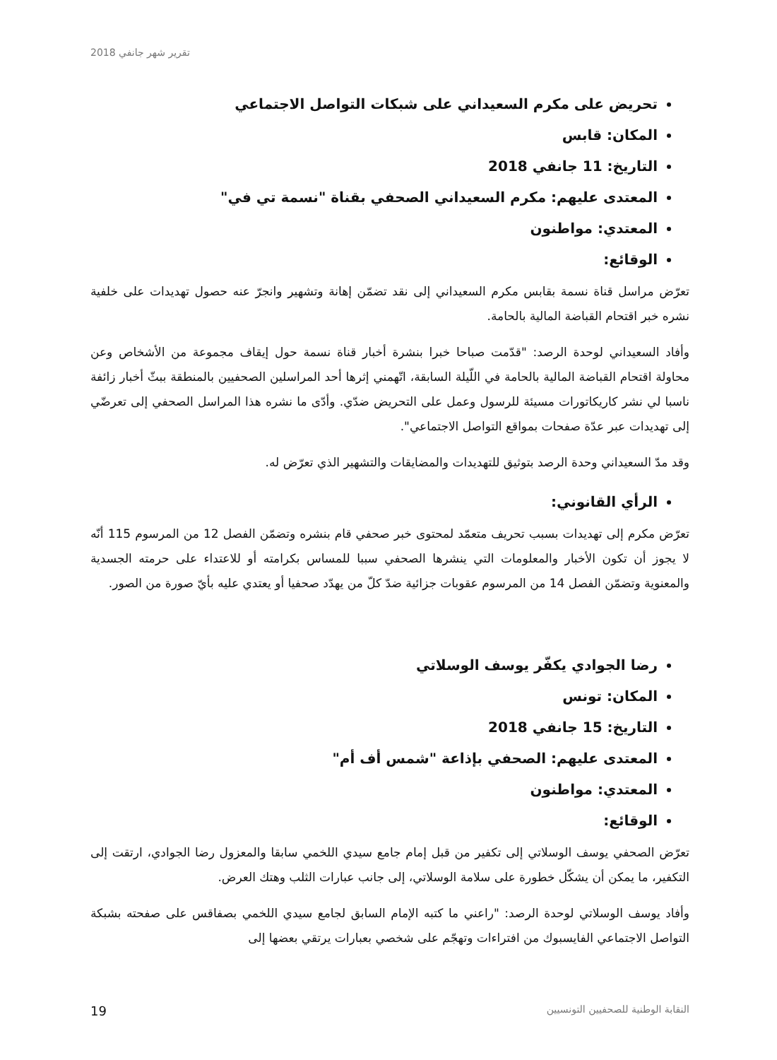تقرير شهر جانفي 2018
تحريض على مكرم السعيداني على شبكات التواصل الاجتماعي
المكان: قابس
التاريخ: 11 جانفي 2018
المعتدى عليهم: مكرم السعيداني الصحفي بقناة "نسمة تي في"
المعتدي: مواطنون
الوقائع:
تعرّض مراسل قناة نسمة بقابس مكرم السعيداني إلى نقد تضمّن إهانة وتشهير وانجرّ عنه حصول تهديدات على خلفية نشره خبر اقتحام القباضة المالية بالحامة.
وأفاد السعيداني لوحدة الرصد: "قدّمت صباحا خبرا بنشرة أخبار قناة نسمة حول إيقاف مجموعة من الأشخاص وعن محاولة اقتحام القباضة المالية بالحامة في اللّيلة السابقة، اتّهمني إثرها أحد المراسلين الصحفيين بالمنطقة ببثّ أخبار زائفة ناسبا لي نشر كاريكاتورات مسيئة للرسول وعمل على التحريض ضدّي. وأدّى ما نشره هذا المراسل الصحفي إلى تعرضّي إلى تهديدات عبر عدّة صفحات بمواقع التواصل الاجتماعي".
وقد مدّ السعيداني وحدة الرصد بتوثيق للتهديدات والمضايقات والتشهير الذي تعرّض له.
الرأي القانوني:
تعرّض مكرم إلى تهديدات بسبب تحريف متعمّد لمحتوى خبر صحفي قام بنشره وتضمّن الفصل 12 من المرسوم 115 أنّه لا يجوز أن تكون الأخبار والمعلومات التي ينشرها الصحفي سببا للمساس بكرامته أو للاعتداء على حرمته الجسدية والمعنوية وتضمّن الفصل 14 من المرسوم عقوبات جزائية ضدّ كلّ من يهدّد صحفيا أو يعتدي عليه بأيّ صورة من الصور.
رضا الجوادي يكفّر يوسف الوسلاتي
المكان: تونس
التاريخ: 15 جانفي 2018
المعتدى عليهم: الصحفي بإذاعة "شمس أف أم"
المعتدي: مواطنون
الوقائع:
تعرّض الصحفي يوسف الوسلاتي إلى تكفير من قبل إمام جامع سيدي اللخمي سابقا والمعزول رضا الجوادي، ارتقت إلى التكفير، ما يمكن أن يشكّل خطورة على سلامة الوسلاتي، إلى جانب عبارات الثلب وهتك العرض.
وأفاد يوسف الوسلاتي لوحدة الرصد: "راعني ما كتبه الإمام السابق لجامع سيدي اللخمي بصفاقس على صفحته بشبكة التواصل الاجتماعي الفايسبوك من افتراءات وتهجّم على شخصي بعبارات يرتقي بعضها إلى
النقابة الوطنية للصحفيين التونسيين 19